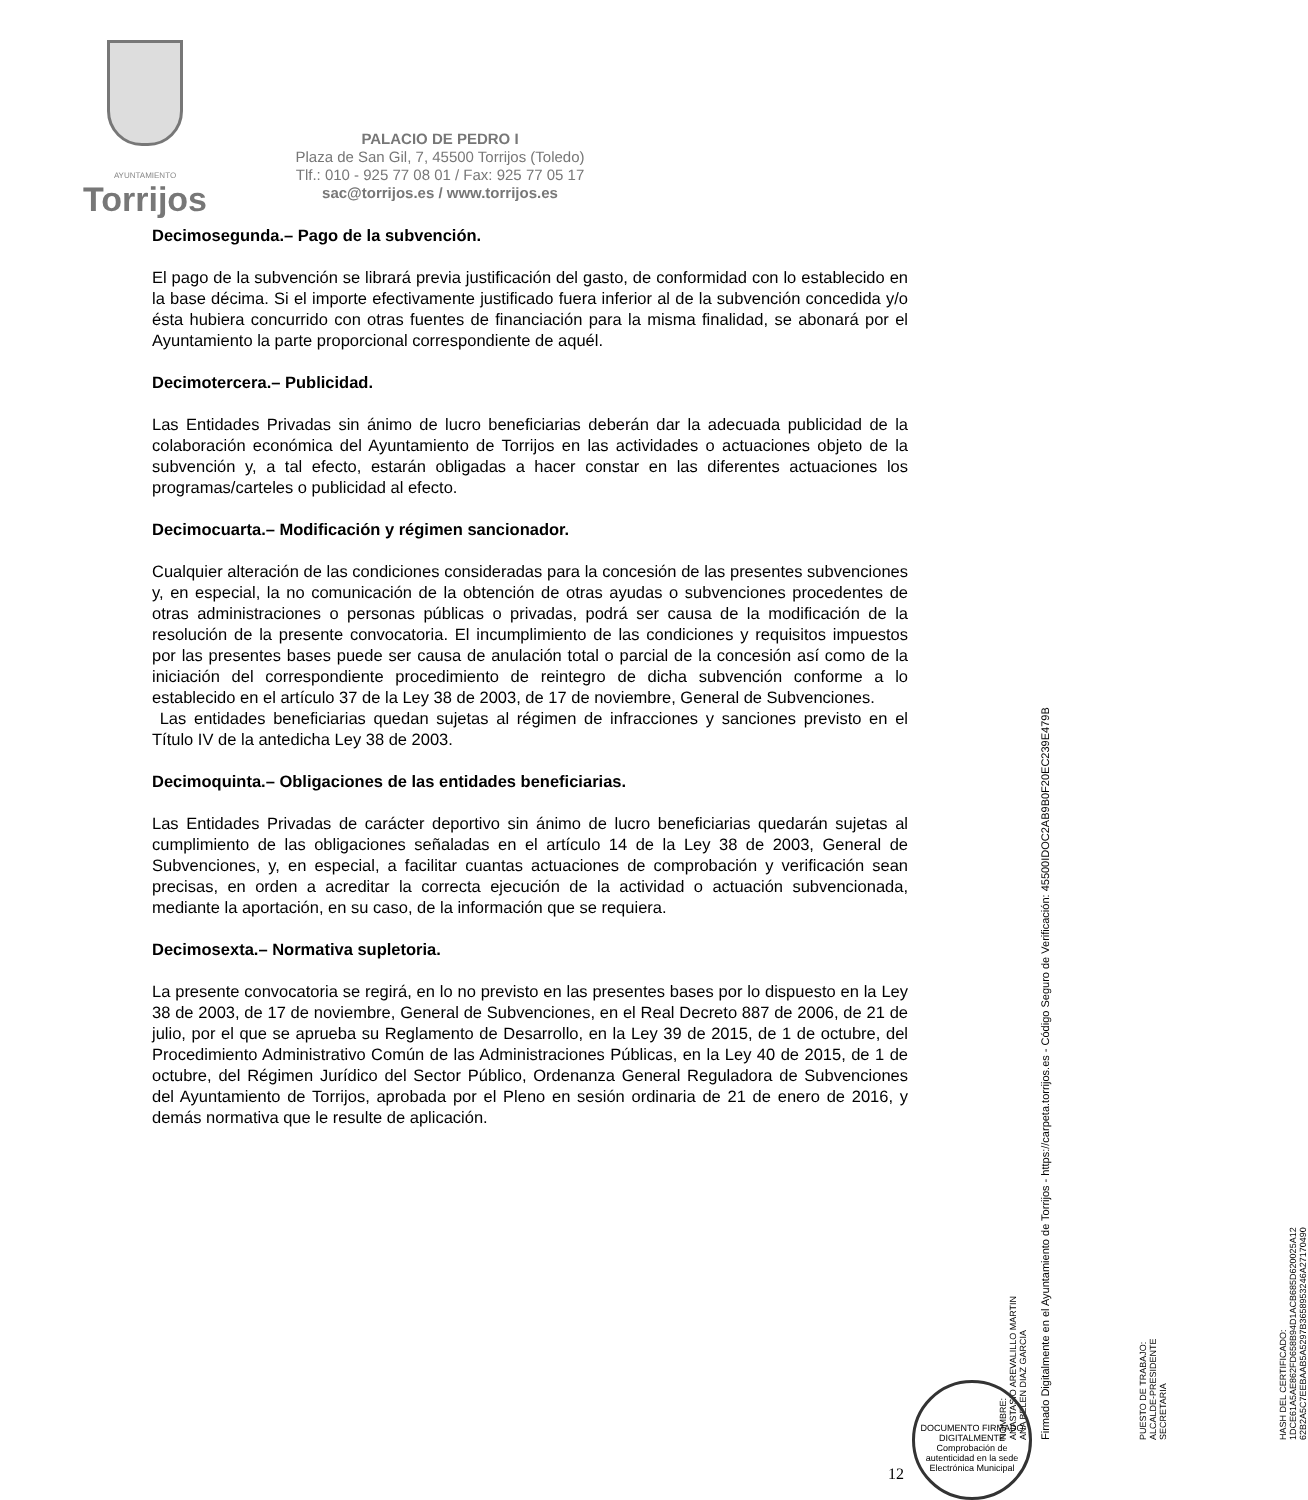AYUNTAMIENTO
Torrijos
PALACIO DE PEDRO I
Plaza de San Gil, 7, 45500 Torrijos (Toledo)
Tlf.: 010 - 925 77 08 01 / Fax: 925 77 05 17
sac@torrijos.es / www.torrijos.es
Decimosegunda.– Pago de la subvención.
El pago de la subvención se librará previa justificación del gasto, de conformidad con lo establecido en la base décima. Si el importe efectivamente justificado fuera inferior al de la subvención concedida y/o ésta hubiera concurrido con otras fuentes de financiación para la misma finalidad, se abonará por el Ayuntamiento la parte proporcional correspondiente de aquél.
Decimotercera.– Publicidad.
Las Entidades Privadas sin ánimo de lucro beneficiarias deberán dar la adecuada publicidad de la colaboración económica del Ayuntamiento de Torrijos en las actividades o actuaciones objeto de la subvención y, a tal efecto, estarán obligadas a hacer constar en las diferentes actuaciones los programas/carteles o publicidad al efecto.
Decimocuarta.– Modificación y régimen sancionador.
Cualquier alteración de las condiciones consideradas para la concesión de las presentes subvenciones y, en especial, la no comunicación de la obtención de otras ayudas o subvenciones procedentes de otras administraciones o personas públicas o privadas, podrá ser causa de la modificación de la resolución de la presente convocatoria. El incumplimiento de las condiciones y requisitos impuestos por las presentes bases puede ser causa de anulación total o parcial de la concesión así como de la iniciación del correspondiente procedimiento de reintegro de dicha subvención conforme a lo establecido en el artículo 37 de la Ley 38 de 2003, de 17 de noviembre, General de Subvenciones.
Las entidades beneficiarias quedan sujetas al régimen de infracciones y sanciones previsto en el Título IV de la antedicha Ley 38 de 2003.
Decimoquinta.– Obligaciones de las entidades beneficiarias.
Las Entidades Privadas de carácter deportivo sin ánimo de lucro beneficiarias quedarán sujetas al cumplimiento de las obligaciones señaladas en el artículo 14 de la Ley 38 de 2003, General de Subvenciones, y, en especial, a facilitar cuantas actuaciones de comprobación y verificación sean precisas, en orden a acreditar la correcta ejecución de la actividad o actuación subvencionada, mediante la aportación, en su caso, de la información que se requiera.
Decimosexta.– Normativa supletoria.
La presente convocatoria se regirá, en lo no previsto en las presentes bases por lo dispuesto en la Ley 38 de 2003, de 17 de noviembre, General de Subvenciones, en el Real Decreto 887 de 2006, de 21 de julio, por el que se aprueba su Reglamento de Desarrollo, en la Ley 39 de 2015, de 1 de octubre, del Procedimiento Administrativo Común de las Administraciones Públicas, en la Ley 40 de 2015, de 1 de octubre, del Régimen Jurídico del Sector Público, Ordenanza General Reguladora de Subvenciones del Ayuntamiento de Torrijos, aprobada por el Pleno en sesión ordinaria de 21 de enero de 2016, y demás normativa que le resulte de aplicación.
NOMBRE:
ANASTASIO AREVALILLO MARTIN
ANA BELEN DIAZ GARCIA
PUESTO DE TRABAJO:
ALCALDE-PRESIDENTE
SECRETARIA
HASH DEL CERTIFICADO:
1DCE61A5AE862FD658B94D1ACB685D620025A12
62B2A5C7EEBAAB5A5297B3658953246A27170490
Firmado Digitalmente en el Ayuntamiento de Torrijos - https://carpeta.torrijos.es - Código Seguro de Verificación: 45500IDOC2AB9B0F20EC239E479B
12
DOCUMENTO FIRMADO DIGITALMENTE
Comprobación de autenticidad en la sede Electrónica Municipal